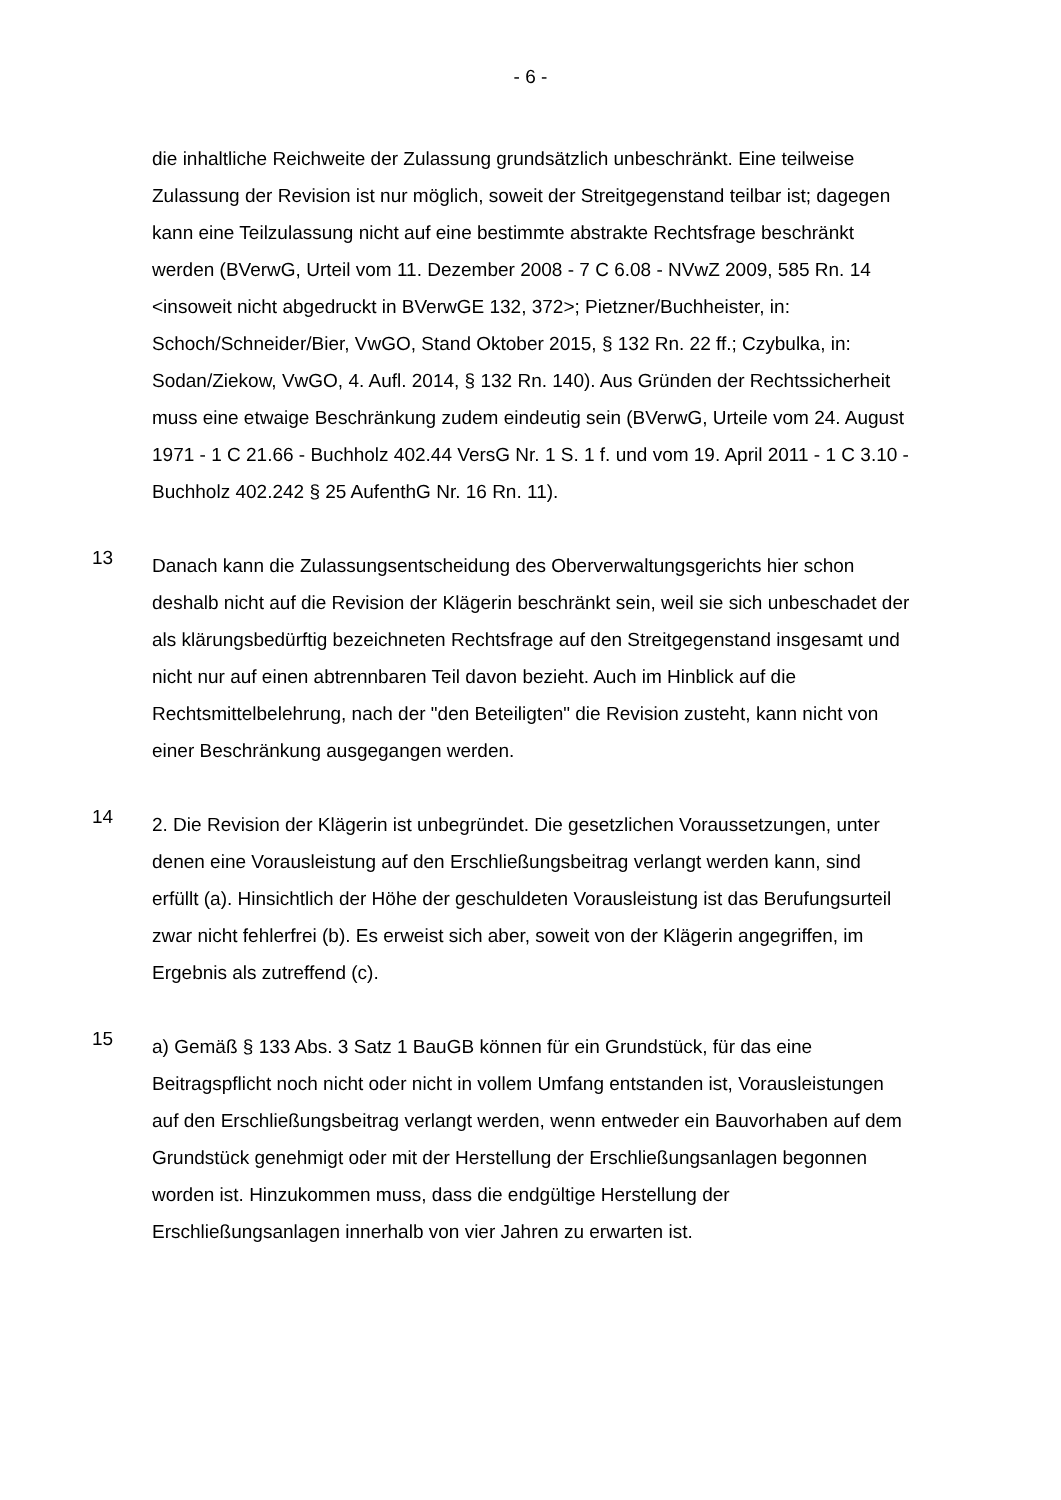- 6 -
die inhaltliche Reichweite der Zulassung grundsätzlich unbeschränkt. Eine teil­weise Zulassung der Revision ist nur möglich, soweit der Streitgegenstand teil­bar ist; dagegen kann eine Teilzulassung nicht auf eine bestimmte abstrakte Rechtsfrage beschränkt werden (BVerwG, Urteil vom 11. Dezember 2008 - 7 C 6.08 - NVwZ 2009, 585 Rn. 14 <insoweit nicht abgedruckt in BVerwGE 132, 372>; Pietzner/Buchheister, in: Schoch/Schneider/Bier, VwGO, Stand Oktober 2015, § 132 Rn. 22 ff.; Czybulka, in: Sodan/Ziekow, VwGO, 4. Aufl. 2014, § 132 Rn. 140). Aus Gründen der Rechtssicherheit muss eine etwaige Beschränkung zudem eindeutig sein (BVerwG, Urteile vom 24. August 1971 - 1 C 21.66 - Buchholz 402.44 VersG Nr. 1 S. 1 f. und vom 19. April 2011 - 1 C 3.10 - Buch­holz 402.242 § 25 AufenthG Nr. 16 Rn. 11).
13
Danach kann die Zulassungsentscheidung des Oberverwaltungsgerichts hier schon deshalb nicht auf die Revision der Klägerin beschränkt sein, weil sie sich unbeschadet der als klärungsbedürftig bezeichneten Rechtsfrage auf den Streit­gegenstand insgesamt und nicht nur auf einen abtrennbaren Teil davon bezieht. Auch im Hinblick auf die Rechtsmittelbelehrung, nach der "den Beteiligten" die Revision zusteht, kann nicht von einer Beschränkung ausgegangen werden.
14
2. Die Revision der Klägerin ist unbegründet. Die gesetzlichen Voraussetzun­gen, unter denen eine Vorausleistung auf den Erschließungsbeitrag verlangt werden kann, sind erfüllt (a). Hinsichtlich der Höhe der geschuldeten Voraus­leistung ist das Berufungsurteil zwar nicht fehlerfrei (b). Es erweist sich aber, soweit von der Klägerin angegriffen, im Ergebnis als zutreffend (c).
15
a) Gemäß § 133 Abs. 3 Satz 1 BauGB können für ein Grundstück, für das eine Beitragspflicht noch nicht oder nicht in vollem Umfang entstanden ist, Voraus­leistungen auf den Erschließungsbeitrag verlangt werden, wenn entweder ein Bauvorhaben auf dem Grundstück genehmigt oder mit der Herstellung der Er­schließungsanlagen begonnen worden ist. Hinzukommen muss, dass die end­gültige Herstellung der Erschließungsanlagen innerhalb von vier Jahren zu er­warten ist.